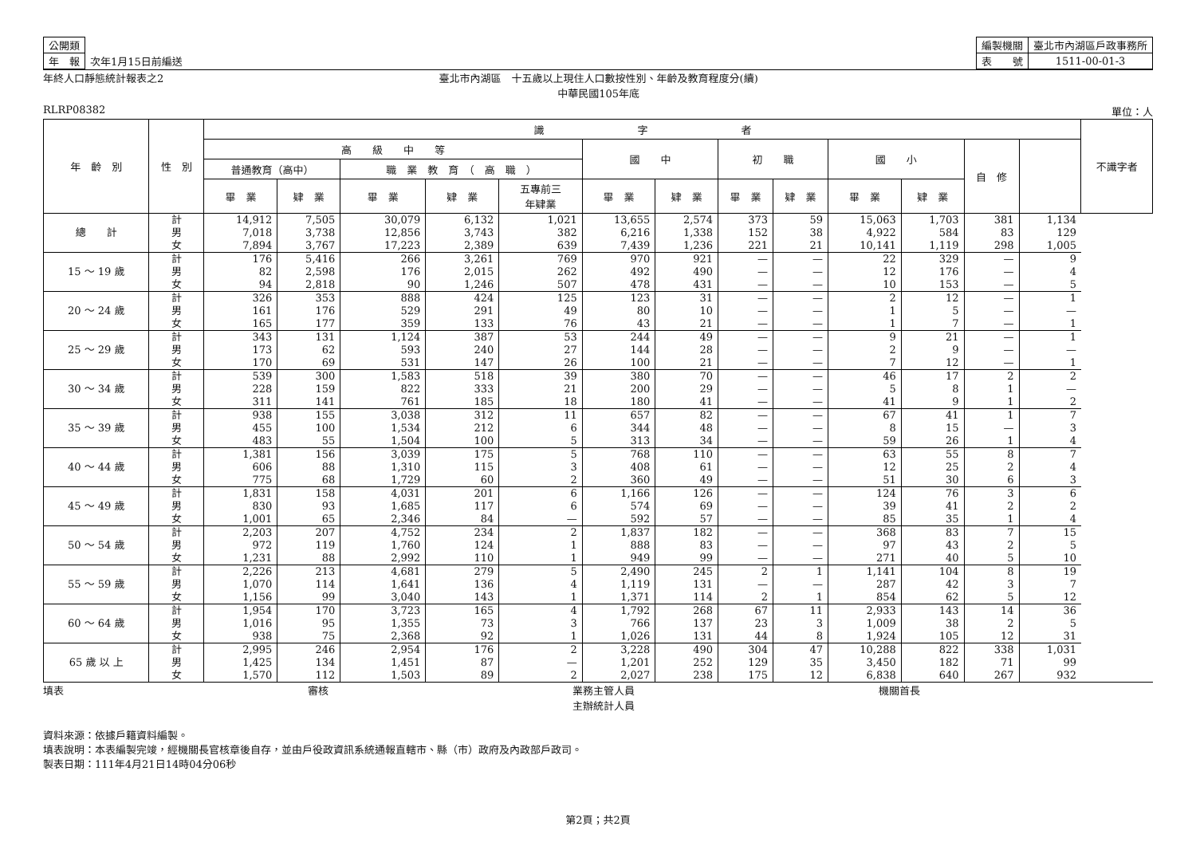| 公開類 | |
| 年 報 | 次年1月15日前編送 |
| 編製機關 | 臺北市內湖區戶政事務所 |
| 表 號 | 1511-00-01-3 |
年終人口靜態統計報表之2 臺北市內湖區　十五歲以上現住人口數按性別、年齡及教育程度分(續)
中華民國105年底
RLRP08382 單位：人
| 年 齡 別 | 性 別 | 識 字 者 | | | | | | | | | | | | | 不識字者 |
| --- | --- | --- | --- | --- | --- | --- | --- | --- | --- | --- | --- | --- | --- | --- | --- |
| | | 高 級 中 等 | | | | | 國 中 | | 初 職 | | 國 小 | | 自 修 | | |
| | | 普通教育（高中） | | 職 業 教 育 （ 高 職 ） | | | | | | | | | | | |
| | | 畢 業 | 肄 業 | 畢 業 | 肄 業 | 五專前三 年肄業 | 畢 業 | 肄 業 | 畢 業 | 肄 業 | 畢 業 | 肄 業 | | | |
| 總 計 | 計 | 14,912 | 7,505 | 30,079 | 6,132 | 1,021 | 13,655 | 2,574 | 373 | 59 | 15,063 | 1,703 | 381 | 1,134 | |
| | 男 | 7,018 | 3,738 | 12,856 | 3,743 | 382 | 6,216 | 1,338 | 152 | 38 | 4,922 | 584 | 83 | 129 | |
| | 女 | 7,894 | 3,767 | 17,223 | 2,389 | 639 | 7,439 | 1,236 | 221 | 21 | 10,141 | 1,119 | 298 | 1,005 | |
| 15 ～ 19 歲 | 計 | 176 | 5,416 | 266 | 3,261 | 769 | 970 | 921 | — | — | 22 | 329 | — | 9 | |
| | 男 | 82 | 2,598 | 176 | 2,015 | 262 | 492 | 490 | — | — | 12 | 176 | — | 4 | |
| | 女 | 94 | 2,818 | 90 | 1,246 | 507 | 478 | 431 | — | — | 10 | 153 | — | 5 | |
| 20 ～ 24 歲 | 計 | 326 | 353 | 888 | 424 | 125 | 123 | 31 | — | — | 2 | 12 | — | 1 | |
| | 男 | 161 | 176 | 529 | 291 | 49 | 80 | 10 | — | — | 1 | 5 | — | — | |
| | 女 | 165 | 177 | 359 | 133 | 76 | 43 | 21 | — | — | 1 | 7 | — | 1 | |
| 25 ～ 29 歲 | 計 | 343 | 131 | 1,124 | 387 | 53 | 244 | 49 | — | — | 9 | 21 | — | 1 | |
| | 男 | 173 | 62 | 593 | 240 | 27 | 144 | 28 | — | — | 2 | 9 | — | — | |
| | 女 | 170 | 69 | 531 | 147 | 26 | 100 | 21 | — | — | 7 | 12 | — | 1 | |
| 30 ～ 34 歲 | 計 | 539 | 300 | 1,583 | 518 | 39 | 380 | 70 | — | — | 46 | 17 | 2 | 2 | |
| | 男 | 228 | 159 | 822 | 333 | 21 | 200 | 29 | — | — | 5 | 8 | 1 | — | |
| | 女 | 311 | 141 | 761 | 185 | 18 | 180 | 41 | — | — | 41 | 9 | 1 | 2 | |
| 35 ～ 39 歲 | 計 | 938 | 155 | 3,038 | 312 | 11 | 657 | 82 | — | — | 67 | 41 | 1 | 7 | |
| | 男 | 455 | 100 | 1,534 | 212 | 6 | 344 | 48 | — | — | 8 | 15 | — | 3 | |
| | 女 | 483 | 55 | 1,504 | 100 | 5 | 313 | 34 | — | — | 59 | 26 | 1 | 4 | |
| 40 ～ 44 歲 | 計 | 1,381 | 156 | 3,039 | 175 | 5 | 768 | 110 | — | — | 63 | 55 | 8 | 7 | |
| | 男 | 606 | 88 | 1,310 | 115 | 3 | 408 | 61 | — | — | 12 | 25 | 2 | 4 | |
| | 女 | 775 | 68 | 1,729 | 60 | 2 | 360 | 49 | — | — | 51 | 30 | 6 | 3 | |
| 45 ～ 49 歲 | 計 | 1,831 | 158 | 4,031 | 201 | 6 | 1,166 | 126 | — | — | 124 | 76 | 3 | 6 | |
| | 男 | 830 | 93 | 1,685 | 117 | 6 | 574 | 69 | — | — | 39 | 41 | 2 | 2 | |
| | 女 | 1,001 | 65 | 2,346 | 84 | — | 592 | 57 | — | — | 85 | 35 | 1 | 4 | |
| 50 ～ 54 歲 | 計 | 2,203 | 207 | 4,752 | 234 | 2 | 1,837 | 182 | — | — | 368 | 83 | 7 | 15 | |
| | 男 | 972 | 119 | 1,760 | 124 | 1 | 888 | 83 | — | — | 97 | 43 | 2 | 5 | |
| | 女 | 1,231 | 88 | 2,992 | 110 | 1 | 949 | 99 | — | — | 271 | 40 | 5 | 10 | |
| 55 ～ 59 歲 | 計 | 2,226 | 213 | 4,681 | 279 | 5 | 2,490 | 245 | 2 | 1 | 1,141 | 104 | 8 | 19 | |
| | 男 | 1,070 | 114 | 1,641 | 136 | 4 | 1,119 | 131 | — | — | 287 | 42 | 3 | 7 | |
| | 女 | 1,156 | 99 | 3,040 | 143 | 1 | 1,371 | 114 | 2 | 1 | 854 | 62 | 5 | 12 | |
| 60 ～ 64 歲 | 計 | 1,954 | 170 | 3,723 | 165 | 4 | 1,792 | 268 | 67 | 11 | 2,933 | 143 | 14 | 36 | |
| | 男 | 1,016 | 95 | 1,355 | 73 | 3 | 766 | 137 | 23 | 3 | 1,009 | 38 | 2 | 5 | |
| | 女 | 938 | 75 | 2,368 | 92 | 1 | 1,026 | 131 | 44 | 8 | 1,924 | 105 | 12 | 31 | |
| 65 歲 以 上 | 計 | 2,995 | 246 | 2,954 | 176 | 2 | 3,228 | 490 | 304 | 47 | 10,288 | 822 | 338 | 1,031 | |
| | 男 | 1,425 | 134 | 1,451 | 87 | — | 1,201 | 252 | 129 | 35 | 3,450 | 182 | 71 | 99 | |
| | 女 | 1,570 | 112 | 1,503 | 89 | 2 | 2,027 | 238 | 175 | 12 | 6,838 | 640 | 267 | 932 | |
填表 審核 業務主管人員
主辦統計人員
機關首長
資料來源：依據戶籍資料編製。
填表說明：本表編製完竣，經機關長官核章後自存，並由戶役政資訊系統通報直轄市、縣（市）政府及內政部戶政司。
製表日期：111年4月21日14時04分06秒
第2頁；共2頁